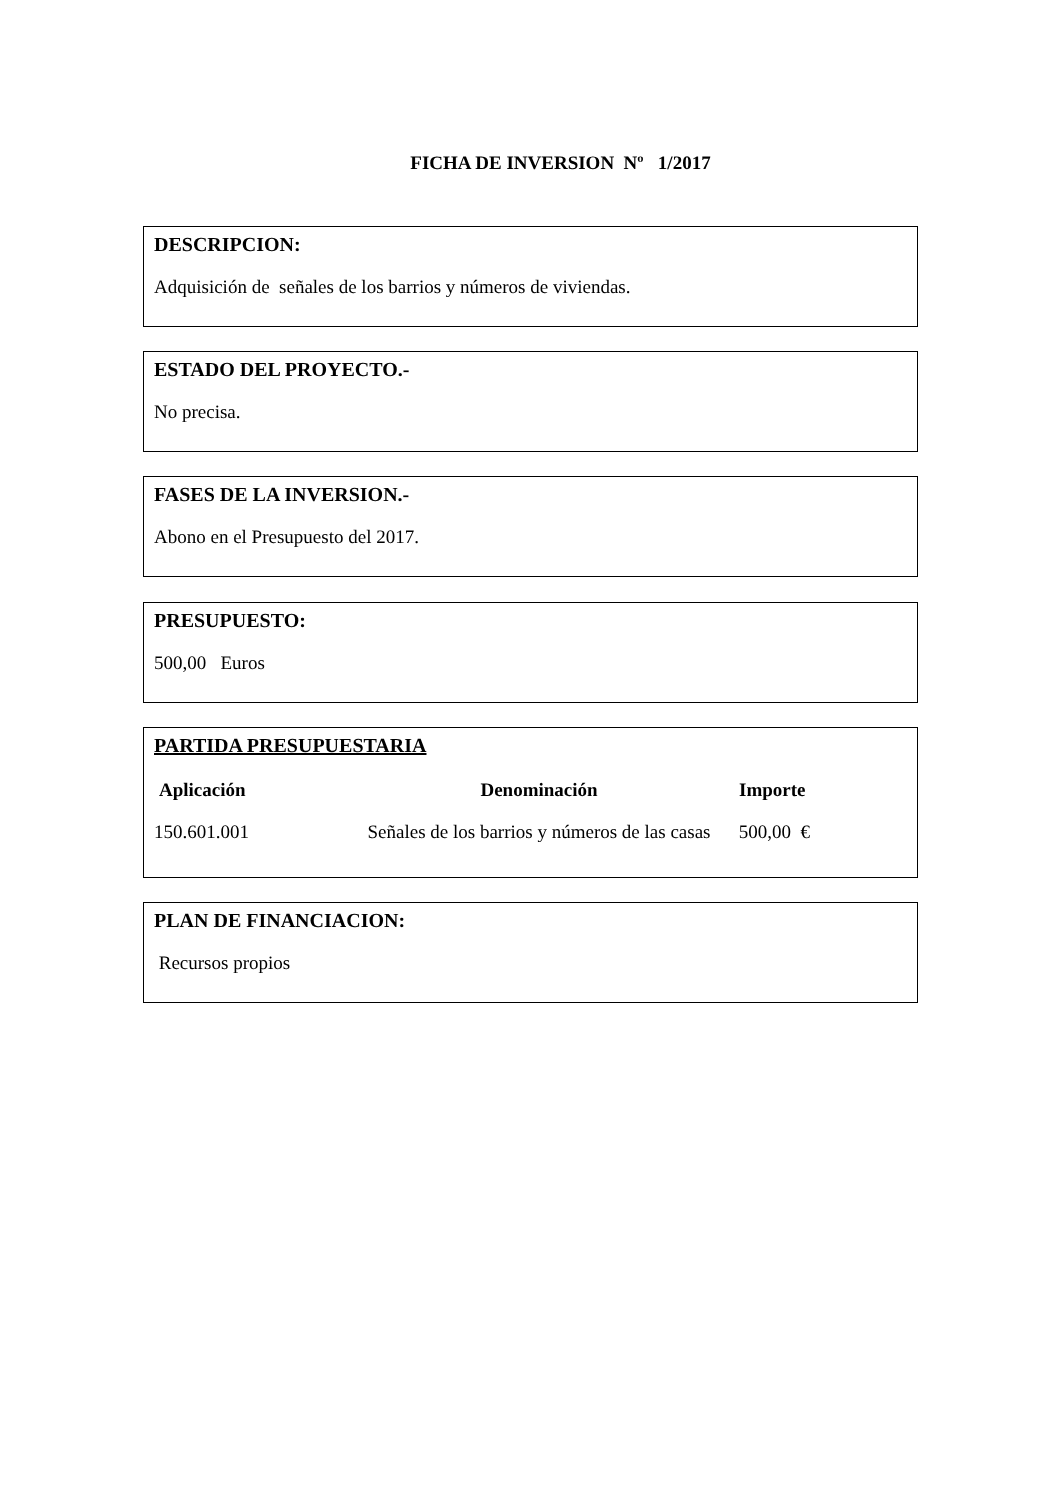FICHA DE INVERSION Nº 1/2017
DESCRIPCION:
Adquisición de señales de los barrios y números de viviendas.
ESTADO DEL PROYECTO.-
No precisa.
FASES DE LA INVERSION.-
Abono en el Presupuesto del 2017.
PRESUPUESTO:
500,00 Euros
PARTIDA PRESUPUESTARIA
| Aplicación | Denominación | Importe |
| --- | --- | --- |
| 150.601.001 | Señales de los barrios y números de las casas | 500,00 € |
PLAN DE FINANCIACION:
Recursos propios